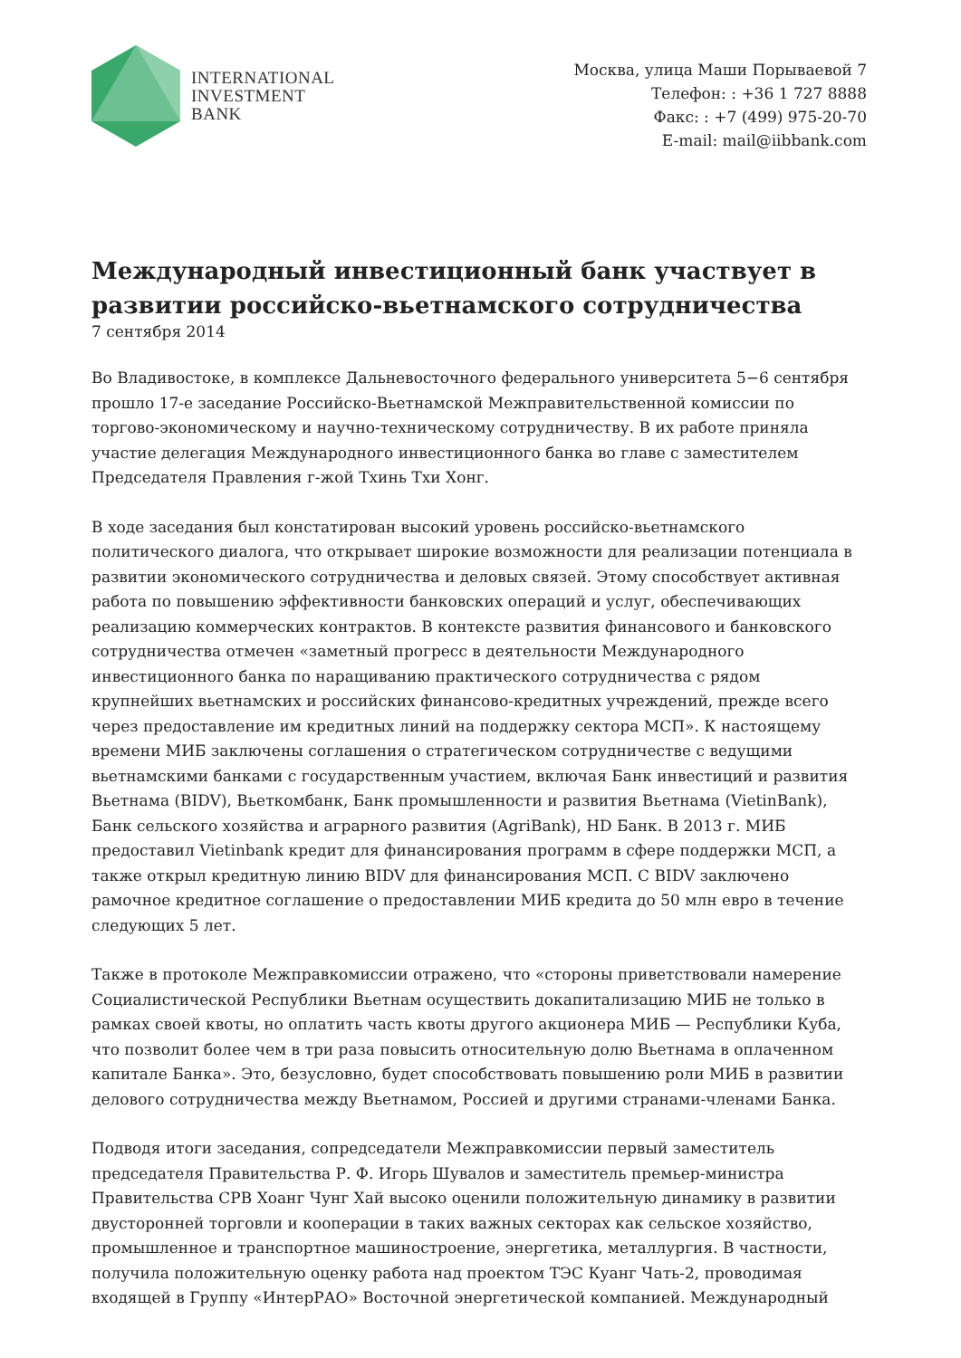INTERNATIONAL
INVESTMENT
BANK
Москва, улица Маши Порываевой 7
Телефон: : +36 1 727 8888
Факс: : +7 (499) 975-20-70
E-mail: mail@iibbank.com
Международный инвестиционный банк участвует в развитии российско-вьетнамского сотрудничества
7 сентября 2014
Во Владивостоке, в комплексе Дальневосточного федерального университета 5−6 сентября прошло 17-е заседание Российско-Вьетнамской Межправительственной комиссии по торгово-экономическому и научно-техническому сотрудничеству. В их работе приняла участие делегация Международного инвестиционного банка во главе с заместителем Председателя Правления г-жой Тхинь Тхи Хонг.
В ходе заседания был констатирован высокий уровень российско-вьетнамского политического диалога, что открывает широкие возможности для реализации потенциала в развитии экономического сотрудничества и деловых связей. Этому способствует активная работа по повышению эффективности банковских операций и услуг, обеспечивающих реализацию коммерческих контрактов. В контексте развития финансового и банковского сотрудничества отмечен «заметный прогресс в деятельности Международного инвестиционного банка по наращиванию практического сотрудничества с рядом крупнейших вьетнамских и российских финансово-кредитных учреждений, прежде всего через предоставление им кредитных линий на поддержку сектора МСП». К настоящему времени МИБ заключены соглашения о стратегическом сотрудничестве с ведущими вьетнамскими банками с государственным участием, включая Банк инвестиций и развития Вьетнама (BIDV), Вьеткомбанк, Банк промышленности и развития Вьетнама (VietinBank), Банк сельского хозяйства и аграрного развития (AgriBank), HD Банк. В 2013 г. МИБ предоставил Vietinbank кредит для финансирования программ в сфере поддержки МСП, а также открыл кредитную линию BIDV для финансирования МСП. С BIDV заключено рамочное кредитное соглашение о предоставлении МИБ кредита до 50 млн евро в течение следующих 5 лет.
Также в протоколе Межправкомиссии отражено, что «стороны приветствовали намерение Социалистической Республики Вьетнам осуществить докапитализацию МИБ не только в рамках своей квоты, но оплатить часть квоты другого акционера МИБ — Республики Куба, что позволит более чем в три раза повысить относительную долю Вьетнама в оплаченном капитале Банка». Это, безусловно, будет способствовать повышению роли МИБ в развитии делового сотрудничества между Вьетнамом, Россией и другими странами-членами Банка.
Подводя итоги заседания, сопредседатели Межправкомиссии первый заместитель председателя Правительства Р. Ф. Игорь Шувалов и заместитель премьер-министра Правительства СРВ Хоанг Чунг Хай высоко оценили положительную динамику в развитии двусторонней торговли и кооперации в таких важных секторах как сельское хозяйство, промышленное и транспортное машиностроение, энергетика, металлургия. В частности, получила положительную оценку работа над проектом ТЭС Куанг Чать-2, проводимая входящей в Группу «ИнтерРАО» Восточной энергетической компанией. Международный